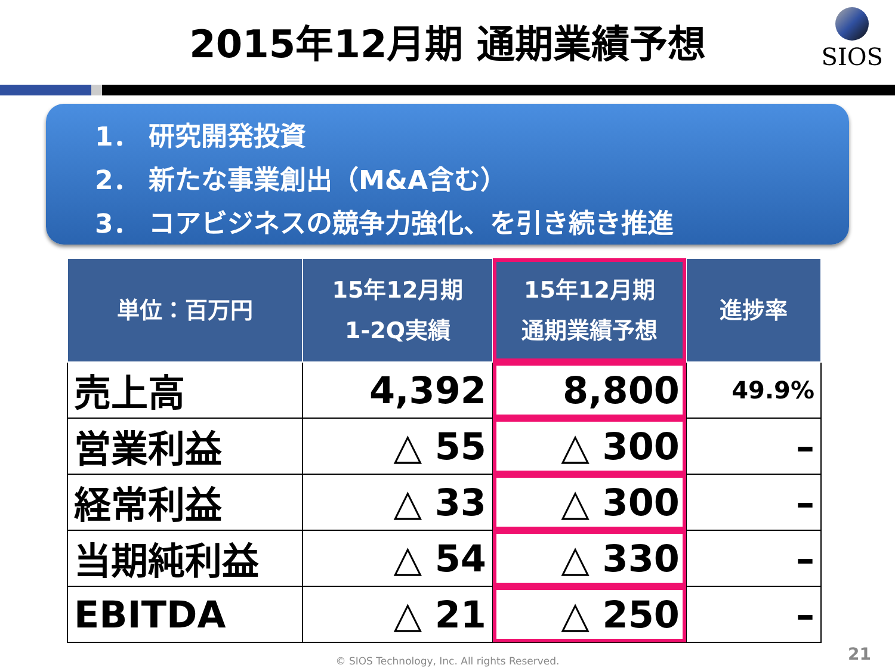SIOS
2015年12月期 通期業績予想
1． 研究開発投資
2． 新たな事業創出（M&A含む）
3． コアビジネスの競争力強化、を引き続き推進
| 単位：百万円 | 15年12月期 1-2Q実績 | 15年12月期 通期業績予想 | 進捗率 |
| --- | --- | --- | --- |
| 売上高 | 4,392 | 8,800 | 49.9% |
| 営業利益 | △ 55 | △ 300 | – |
| 経常利益 | △ 33 | △ 300 | – |
| 当期純利益 | △ 54 | △ 330 | – |
| EBITDA | △ 21 | △ 250 | – |
© SIOS Technology, Inc. All rights Reserved. 21